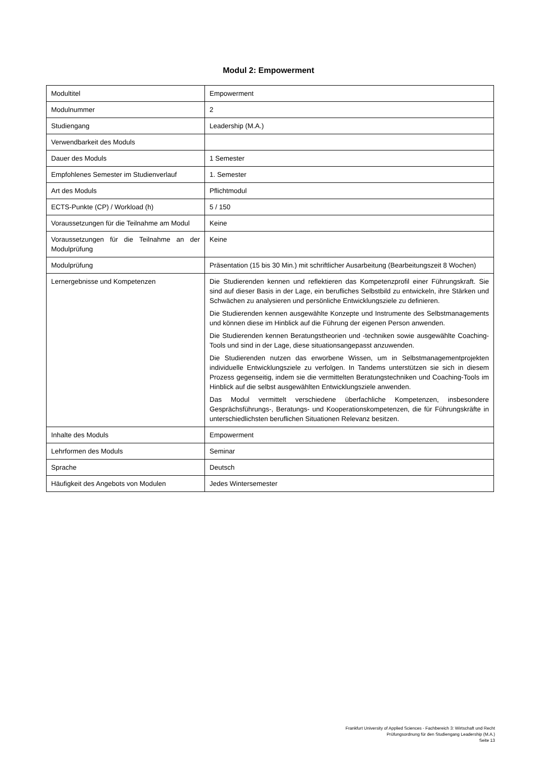Modul 2: Empowerment
| Modultitel | Empowerment |
| Modulnummer | 2 |
| Studiengang | Leadership (M.A.) |
| Verwendbarkeit des Moduls | |
| Dauer des Moduls | 1 Semester |
| Empfohlenes Semester im Studienverlauf | 1. Semester |
| Art des Moduls | Pflichtmodul |
| ECTS-Punkte (CP) / Workload (h) | 5 / 150 |
| Voraussetzungen für die Teilnahme am Modul | Keine |
| Voraussetzungen für die Teilnahme an der Modulprüfung | Keine |
| Modulprüfung | Präsentation (15 bis 30 Min.) mit schriftlicher Ausarbeitung (Bearbeitungszeit 8 Wochen) |
| Lernergebnisse und Kompetenzen | Die Studierenden kennen und reflektieren das Kompetenzprofil einer Führungs­kraft. Sie sind auf dieser Basis in der Lage, ein berufliches Selbstbild zu entwickeln, ihre Stärken und Schwächen zu analysieren und persönliche Entwicklungsziele zu definieren. Die Studierenden kennen ausgewählte Konzepte und Instrumente des Selbstmana­gements und können diese im Hinblick auf die Führung der eigenen Person anwen­den. Die Studierenden kennen Beratungstheorien und -techniken sowie ausgewählte Coaching-Tools und sind in der Lage, diese situationsangepasst anzuwenden. Die Studierenden nutzen das erworbene Wissen, um in Selbstmanagementprojek­ten individuelle Entwicklungsziele zu verfolgen. In Tandems unterstützen sie sich in diesem Prozess gegenseitig, indem sie die vermittelten Beratungstechniken und Coaching-Tools im Hinblick auf die selbst ausgewählten Entwicklungsziele anwen­den. Das Modul vermittelt verschiedene überfachliche Kompetenzen, insbesondere Gesprächsführungs-, Beratungs- und Kooperationskompetenzen, die für Führungs­kräfte in unterschiedlichsten beruflichen Situationen Relevanz besitzen. |
| Inhalte des Moduls | Empowerment |
| Lehrformen des Moduls | Seminar |
| Sprache | Deutsch |
| Häufigkeit des Angebots von Modulen | Jedes Wintersemester |
Frankfurt University of Applied Sciences - Fachbereich 3: Wirtschaft und Recht
Prüfungsordnung für den Studiengang Leadership (M.A.)
Seite 13